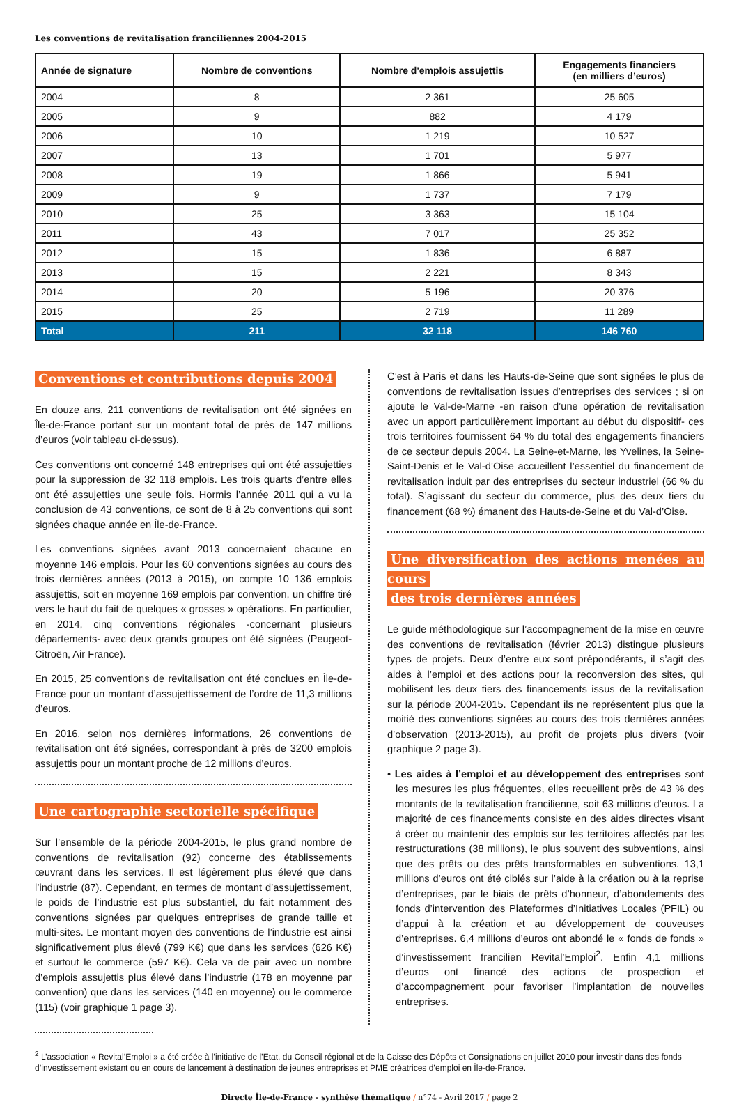Les conventions de revitalisation franciliennes 2004-2015
| Année de signature | Nombre de conventions | Nombre d'emplois assujettis | Engagements financiers (en milliers d’euros) |
| --- | --- | --- | --- |
| 2004 | 8 | 2 361 | 25 605 |
| 2005 | 9 | 882 | 4 179 |
| 2006 | 10 | 1 219 | 10 527 |
| 2007 | 13 | 1 701 | 5 977 |
| 2008 | 19 | 1 866 | 5 941 |
| 2009 | 9 | 1 737 | 7 179 |
| 2010 | 25 | 3 363 | 15 104 |
| 2011 | 43 | 7 017 | 25 352 |
| 2012 | 15 | 1 836 | 6 887 |
| 2013 | 15 | 2 221 | 8 343 |
| 2014 | 20 | 5 196 | 20 376 |
| 2015 | 25 | 2 719 | 11 289 |
| Total | 211 | 32 118 | 146 760 |
Conventions et contributions depuis 2004
En douze ans, 211 conventions de revitalisation ont été signées en Île-de-France portant sur un montant total de près de 147 millions d’euros (voir tableau ci-dessus).
Ces conventions ont concerné 148 entreprises qui ont été assujetties pour la suppression de 32 118 emplois. Les trois quarts d’entre elles ont été assujetties une seule fois. Hormis l’année 2011 qui a vu la conclusion de 43 conventions, ce sont de 8 à 25 conventions qui sont signées chaque année en Île-de-France.
Les conventions signées avant 2013 concernaient chacune en moyenne 146 emplois. Pour les 60 conventions signées au cours des trois dernières années (2013 à 2015), on compte 10 136 emplois assujettis, soit en moyenne 169 emplois par convention, un chiffre tiré vers le haut du fait de quelques « grosses » opérations. En particulier, en 2014, cinq conventions régionales -concernant plusieurs départements- avec deux grands groupes ont été signées (Peugeot-Citroën, Air France).
En 2015, 25 conventions de revitalisation ont été conclues en Île-de-France pour un montant d’assujettissement de l’ordre de 11,3 millions d’euros.
En 2016, selon nos dernières informations, 26 conventions de revitalisation ont été signées, correspondant à près de 3200 emplois assujettis pour un montant proche de 12 millions d’euros.
Une cartographie sectorielle spécifique
Sur l’ensemble de la période 2004-2015, le plus grand nombre de conventions de revitalisation (92) concerne des établissements œuvrant dans les services. Il est légèrement plus élevé que dans l’industrie (87). Cependant, en termes de montant d’assujettissement, le poids de l’industrie est plus substantiel, du fait notamment des conventions signées par quelques entreprises de grande taille et multi-sites. Le montant moyen des conventions de l’industrie est ainsi significativement plus élevé (799 K€) que dans les services (626 K€) et surtout le commerce (597 K€). Cela va de pair avec un nombre d’emplois assujettis plus élevé dans l’industrie (178 en moyenne par convention) que dans les services (140 en moyenne) ou le commerce (115) (voir graphique 1 page 3).
C’est à Paris et dans les Hauts-de-Seine que sont signées le plus de conventions de revitalisation issues d’entreprises des services ; si on ajoute le Val-de-Marne -en raison d’une opération de revitalisation avec un apport particulièrement important au début du dispositif- ces trois territoires fournissent 64 % du total des engagements financiers de ce secteur depuis 2004. La Seine-et-Marne, les Yvelines, la Seine-Saint-Denis et le Val-d’Oise accueillent l’essentiel du financement de revitalisation induit par des entreprises du secteur industriel (66 % du total). S’agissant du secteur du commerce, plus des deux tiers du financement (68 %) émanent des Hauts-de-Seine et du Val-d’Oise.
Une diversification des actions menées au cours
des trois dernières années
Le guide méthodologique sur l’accompagnement de la mise en œuvre des conventions de revitalisation (février 2013) distingue plusieurs types de projets. Deux d’entre eux sont prépondérants, il s’agit des aides à l’emploi et des actions pour la reconversion des sites, qui mobilisent les deux tiers des financements issus de la revitalisation sur la période 2004-2015. Cependant ils ne représentent plus que la moitié des conventions signées au cours des trois dernières années d’observation (2013-2015), au profit de projets plus divers (voir graphique 2 page 3).
• Les aides à l’emploi et au développement des entreprises sont les mesures les plus fréquentes, elles recueillent près de 43 % des montants de la revitalisation francilienne, soit 63 millions d’euros. La majorité de ces financements consiste en des aides directes visant à créer ou maintenir des emplois sur les territoires affectés par les restructurations (38 millions), le plus souvent des subventions, ainsi que des prêts ou des prêts transformables en subventions. 13,1 millions d’euros ont été ciblés sur l’aide à la création ou à la reprise d’entreprises, par le biais de prêts d’honneur, d’abondements des fonds d’intervention des Plateformes d’Initiatives Locales (PFIL) ou d’appui à la création et au développement de couveuses d’entreprises. 6,4 millions d’euros ont abondé le « fonds de fonds » d’investissement francilien Revital’Emploi<sup>2</sup>. Enfin 4,1 millions d’euros ont financé des actions de prospection et d’accompagnement pour favoriser l’implantation de nouvelles entreprises.
<sup>2</sup> L’association « Revital’Emploi » a été créée à l’initiative de l’Etat, du Conseil régional et de la Caisse des Dépôts et Consignations en juillet 2010 pour investir dans des fonds d’investissement existant ou en cours de lancement à destination de jeunes entreprises et PME créatrices d’emploi en Île-de-France.
Directe Île-de-France - synthèse thématique / n°74 - Avril 2017 / page 2